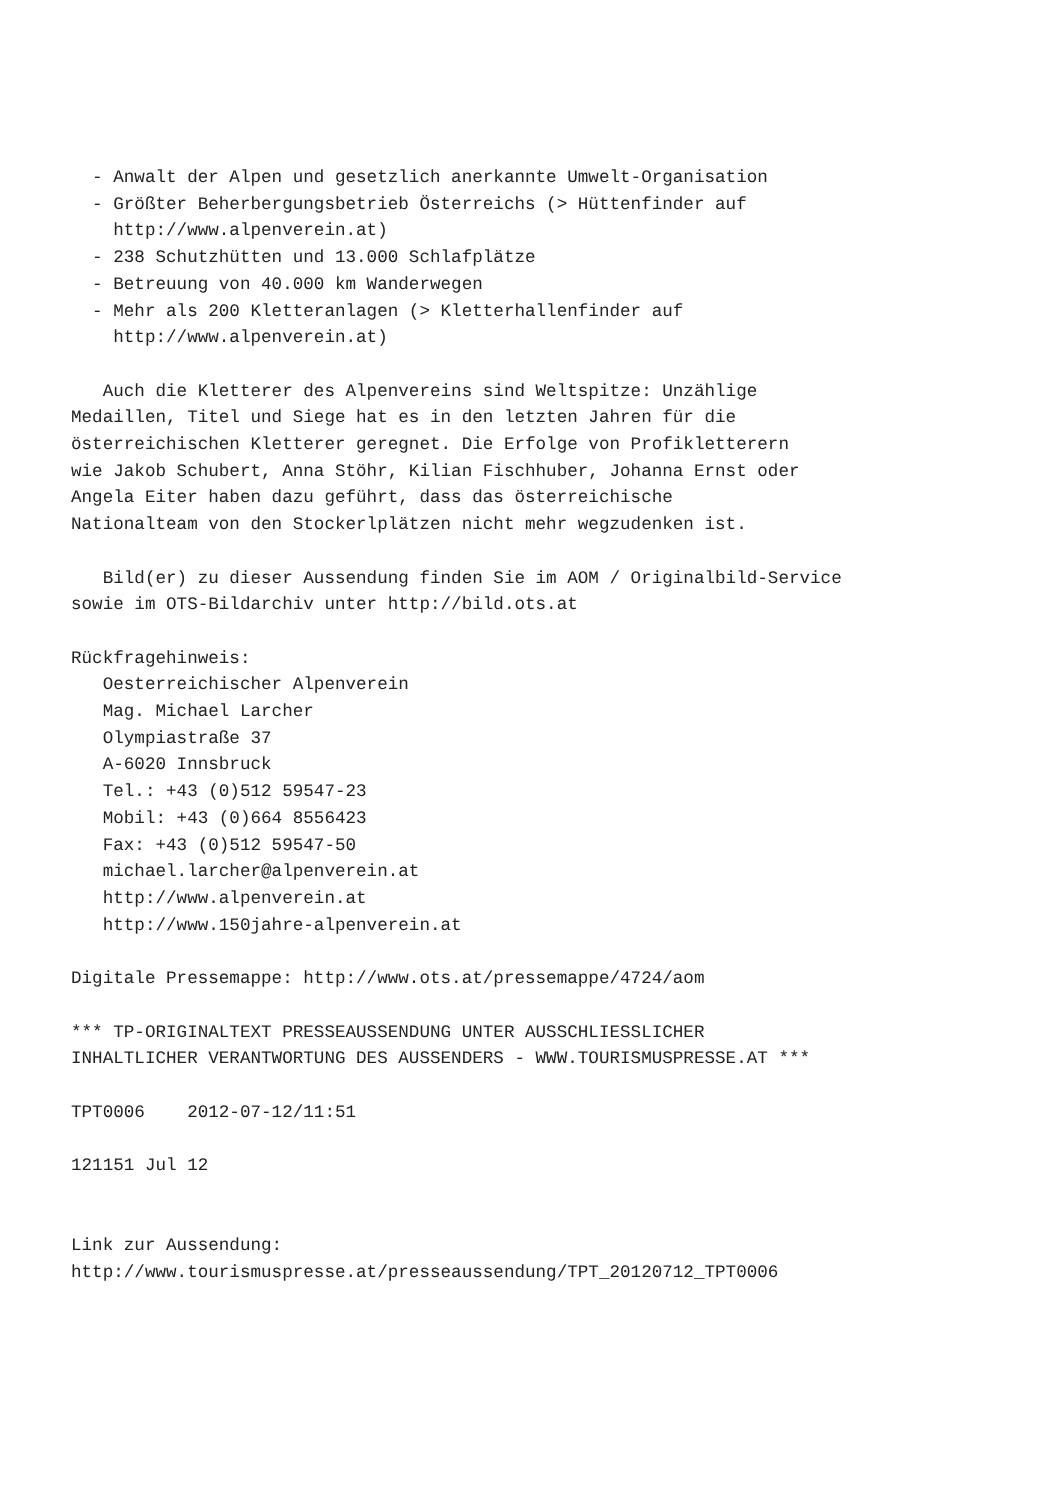- Anwalt der Alpen und gesetzlich anerkannte Umwelt-Organisation
  - Größter Beherbergungsbetrieb Österreichs (> Hüttenfinder auf
    http://www.alpenverein.at)
  - 238 Schutzhütten und 13.000 Schlafplätze
  - Betreuung von 40.000 km Wanderwegen
  - Mehr als 200 Kletteranlagen (> Kletterhallenfinder auf
    http://www.alpenverein.at)

   Auch die Kletterer des Alpenvereins sind Weltspitze: Unzählige
Medaillen, Titel und Siege hat es in den letzten Jahren für die
österreichischen Kletterer geregnet. Die Erfolge von Profikletterern
wie Jakob Schubert, Anna Stöhr, Kilian Fischhuber, Johanna Ernst oder
Angela Eiter haben dazu geführt, dass das österreichische
Nationalteam von den Stockerlplätzen nicht mehr wegzudenken ist.

   Bild(er) zu dieser Aussendung finden Sie im AOM / Originalbild-Service
sowie im OTS-Bildarchiv unter http://bild.ots.at

Rückfragehinweis:
   Oesterreichischer Alpenverein
   Mag. Michael Larcher
   Olympiastraße 37
   A-6020 Innsbruck
   Tel.: +43 (0)512 59547-23
   Mobil: +43 (0)664 8556423
   Fax: +43 (0)512 59547-50
   michael.larcher@alpenverein.at
   http://www.alpenverein.at
   http://www.150jahre-alpenverein.at

Digitale Pressemappe: http://www.ots.at/pressemappe/4724/aom

*** TP-ORIGINALTEXT PRESSEAUSSENDUNG UNTER AUSSCHLIESSLICHER
INHALTLICHER VERANTWORTUNG DES AUSSENDERS - WWW.TOURISMUSPRESSE.AT ***

TPT0006    2012-07-12/11:51

121151 Jul 12


Link zur Aussendung:
http://www.tourismuspresse.at/presseaussendung/TPT_20120712_TPT0006